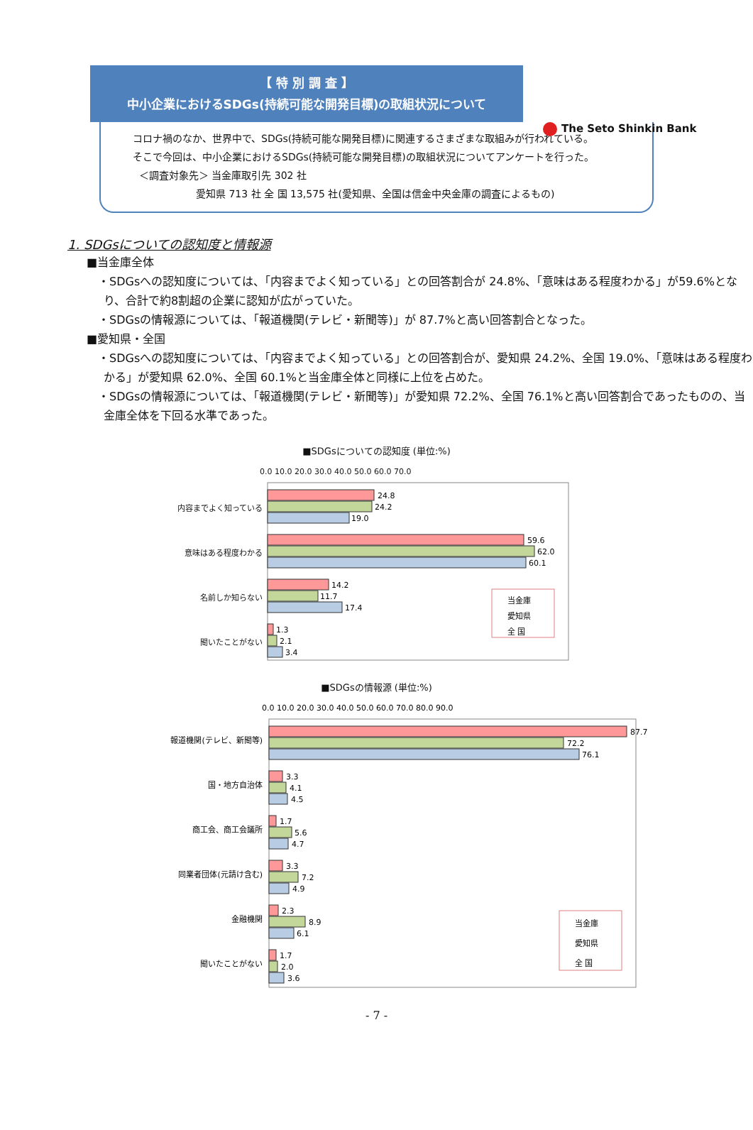The Seto Shinkin Bank
【 特 別 調 査 】
中小企業におけるSDGs(持続可能な開発目標)の取組状況について
コロナ禍のなか、世界中で、SDGs(持続可能な開発目標)に関連するさまざまな取組みが行われている。
そこで今回は、中小企業におけるSDGs(持続可能な開発目標)の取組状況についてアンケートを行った。
＜調査対象先＞ 当金庫取引先 302 社
愛知県 713 社 全 国 13,575 社(愛知県、全国は信金中央金庫の調査によるもの)
1. SDGsについての認知度と情報源
■当金庫全体
・SDGsへの認知度については、「内容までよく知っている」との回答割合が 24.8%、「意味はある程度わかる」が59.6%となり、合計で約8割超の企業に認知が広がっていた。
・SDGsの情報源については、「報道機関(テレビ・新聞等)」が 87.7%と高い回答割合となった。
■愛知県・全国
・SDGsへの認知度については、「内容までよく知っている」との回答割合が、愛知県 24.2%、全国 19.0%、「意味はある程度わかる」が愛知県 62.0%、全国 60.1%と当金庫全体と同様に上位を占めた。
・SDGsの情報源については、「報道機関(テレビ・新聞等)」が愛知県 72.2%、全国 76.1%と高い回答割合であったものの、当金庫全体を下回る水準であった。
■SDGsについての認知度 (単位:%)
内容までよく知っている
意味はある程度わかる
名前しか知らない
聞いたことがない
0.0 10.0 20.0 30.0 40.0 50.0 60.0 70.0
24.8
24.2
19.0
59.6
62.0
60.1
14.2
11.7
17.4
1.3
2.1
3.4
当金庫
愛知県
全 国
■SDGsの情報源 (単位:%)
報道機関(テレビ、新聞等)
国・地方自治体
商工会、商工会議所
同業者団体(元請け含む)
金融機関
聞いたことがない
0.0 10.0 20.0 30.0 40.0 50.0 60.0 70.0 80.0 90.0
87.7
72.2
76.1
3.3
4.1
4.5
1.7
5.6
4.7
3.3
7.2
4.9
2.3
8.9
6.1
1.7
2.0
3.6
当金庫
愛知県
全 国
- 7 -